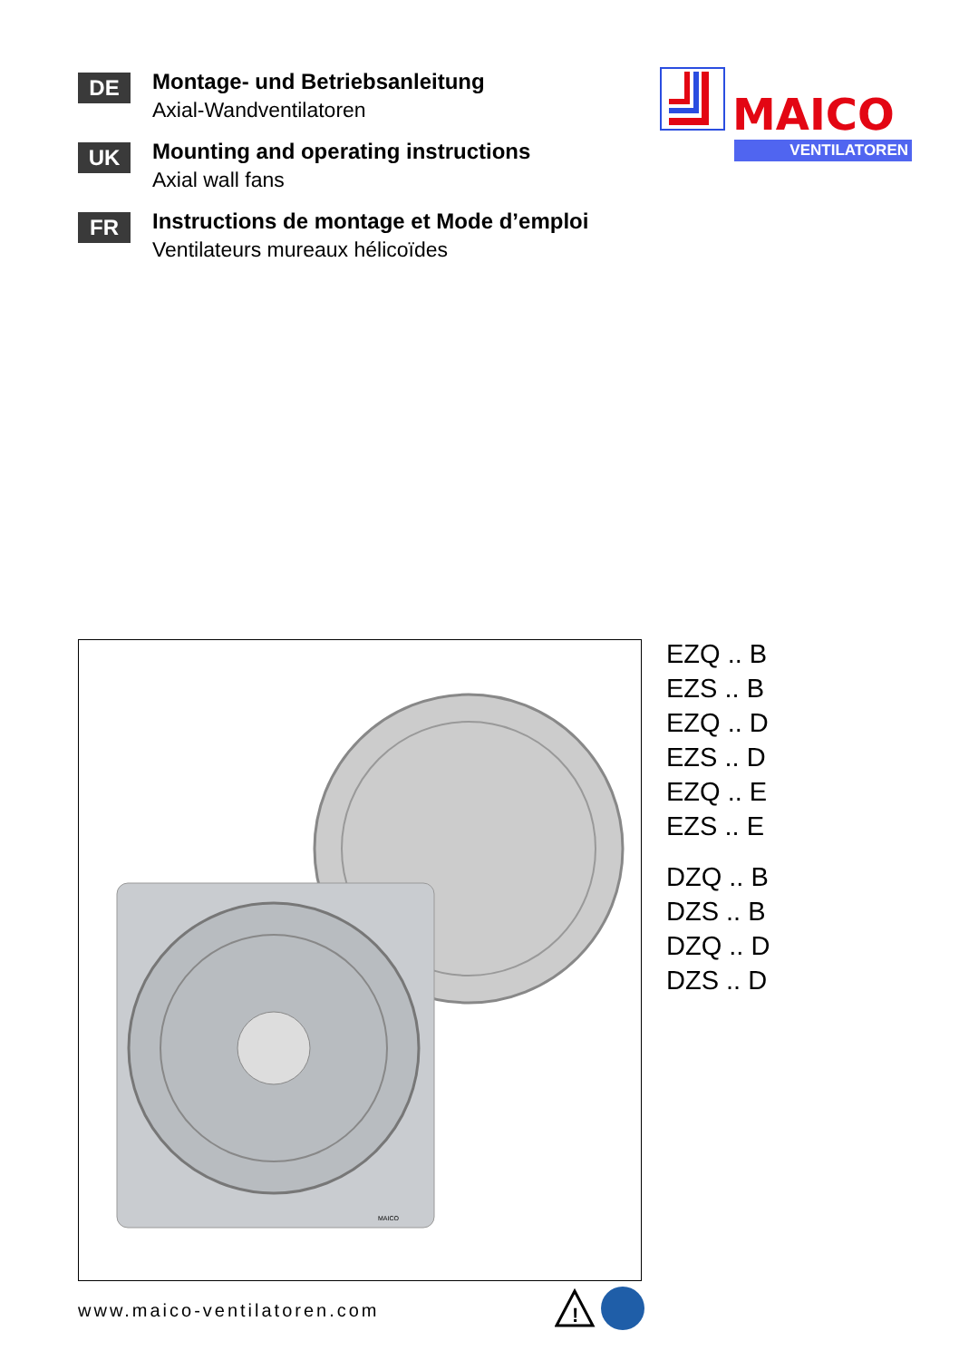DE
Montage- und Betriebsanleitung
Axial-Wandventilatoren
UK
Mounting and operating instructions
Axial wall fans
FR
Instructions de montage et Mode d’emploi
Ventilateurs mureaux hélicoïdes
MAICO
VENTILATOREN
MAICO
EZQ .. B
EZS .. B
EZQ .. D
EZS .. D
EZQ .. E
EZS .. E
DZQ .. B
DZS .. B
DZQ .. D
DZS .. D
www.maico-ventilatoren.com
!